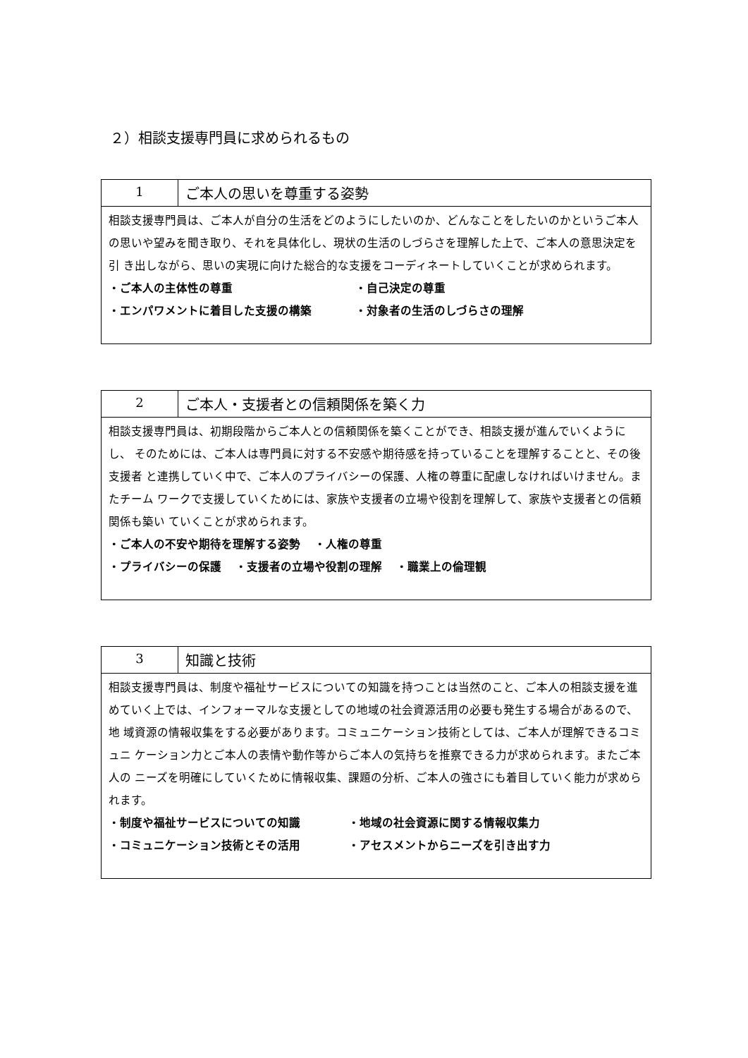２）相談支援専門員に求められるもの
| 1 | ご本人の思いを尊重する姿勢 |
| 相談支援専門員は、ご本人が自分の生活をどのようにしたいのか、どんなことをしたいのかというご本人 の思いや望みを聞き取り、それを具体化し、現状の生活のしづらさを理解した上で、ご本人の意思決定を引 き出しながら、思いの実現に向けた総合的な支援をコーディネートしていくことが求められます。 ・ご本人の主体性の尊重 ・自己決定の尊重 ・エンパワメントに着目した支援の構築 ・対象者の生活のしづらさの理解 | |
| 2 | ご本人・支援者との信頼関係を築く力 |
| 相談支援専門員は、初期段階からご本人との信頼関係を築くことができ、相談支援が進んでいくようにし、 そのためには、ご本人は専門員に対する不安感や期待感を持っていることを理解することと、その後支援者 と連携していく中で、ご本人のプライバシーの保護、人権の尊重に配慮しなければいけません。またチーム ワークで支援していくためには、家族や支援者の立場や役割を理解して、家族や支援者との信頼関係も築い ていくことが求められます。 ・ご本人の不安や期待を理解する姿勢 ・人権の尊重 ・プライバシーの保護 ・支援者の立場や役割の理解 ・職業上の倫理観 | |
| 3 | 知識と技術 |
| 相談支援専門員は、制度や福祉サービスについての知識を持つことは当然のこと、ご本人の相談支援を進 めていく上では、インフォーマルな支援としての地域の社会資源活用の必要も発生する場合があるので、地 域資源の情報収集をする必要があります。コミュニケーション技術としては、ご本人が理解できるコミュニ ケーション力とご本人の表情や動作等からご本人の気持ちを推察できる力が求められます。またご本人の ニーズを明確にしていくために情報収集、課題の分析、ご本人の強さにも着目していく能力が求められます。 ・制度や福祉サービスについての知識 ・地域の社会資源に関する情報収集力 ・コミュニケーション技術とその活用 ・アセスメントからニーズを引き出す力 | |